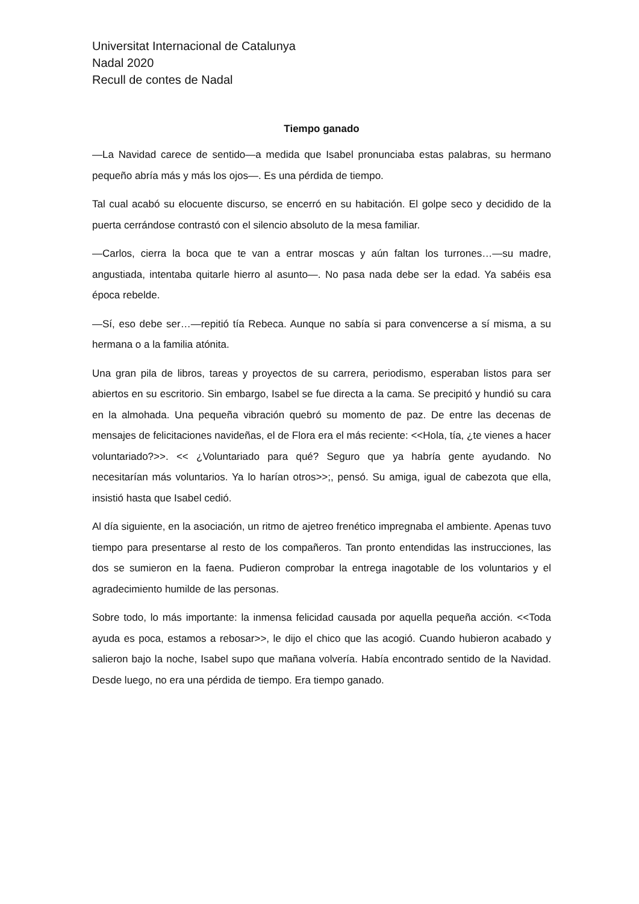Universitat Internacional de Catalunya
Nadal 2020
Recull de contes de Nadal
Tiempo ganado
—La Navidad carece de sentido—a medida que Isabel pronunciaba estas palabras, su hermano pequeño abría más y más los ojos—. Es una pérdida de tiempo.
Tal cual acabó su elocuente discurso, se encerró en su habitación. El golpe seco y decidido de la puerta cerrándose contrastó con el silencio absoluto de la mesa familiar.
—Carlos, cierra la boca que te van a entrar moscas y aún faltan los turrones…—su madre, angustiada, intentaba quitarle hierro al asunto—. No pasa nada debe ser la edad. Ya sabéis esa época rebelde.
—Sí, eso debe ser…—repitió tía Rebeca. Aunque no sabía si para convencerse a sí misma, a su hermana o a la familia atónita.
Una gran pila de libros, tareas y proyectos de su carrera, periodismo, esperaban listos para ser abiertos en su escritorio. Sin embargo, Isabel se fue directa a la cama. Se precipitó y hundió su cara en la almohada. Una pequeña vibración quebró su momento de paz. De entre las decenas de mensajes de felicitaciones navideñas, el de Flora era el más reciente: <<Hola, tía, ¿te vienes a hacer voluntariado?>>. << ¿Voluntariado para qué? Seguro que ya habría gente ayudando. No necesitarían más voluntarios. Ya lo harían otros>>;, pensó. Su amiga, igual de cabezota que ella, insistió hasta que Isabel cedió.
Al día siguiente, en la asociación, un ritmo de ajetreo frenético impregnaba el ambiente. Apenas tuvo tiempo para presentarse al resto de los compañeros. Tan pronto entendidas las instrucciones, las dos se sumieron en la faena. Pudieron comprobar la entrega inagotable de los voluntarios y el agradecimiento humilde de las personas.
Sobre todo, lo más importante: la inmensa felicidad causada por aquella pequeña acción. <<Toda ayuda es poca, estamos a rebosar>>, le dijo el chico que las acogió. Cuando hubieron acabado y salieron bajo la noche, Isabel supo que mañana volvería. Había encontrado sentido de la Navidad. Desde luego, no era una pérdida de tiempo. Era tiempo ganado.